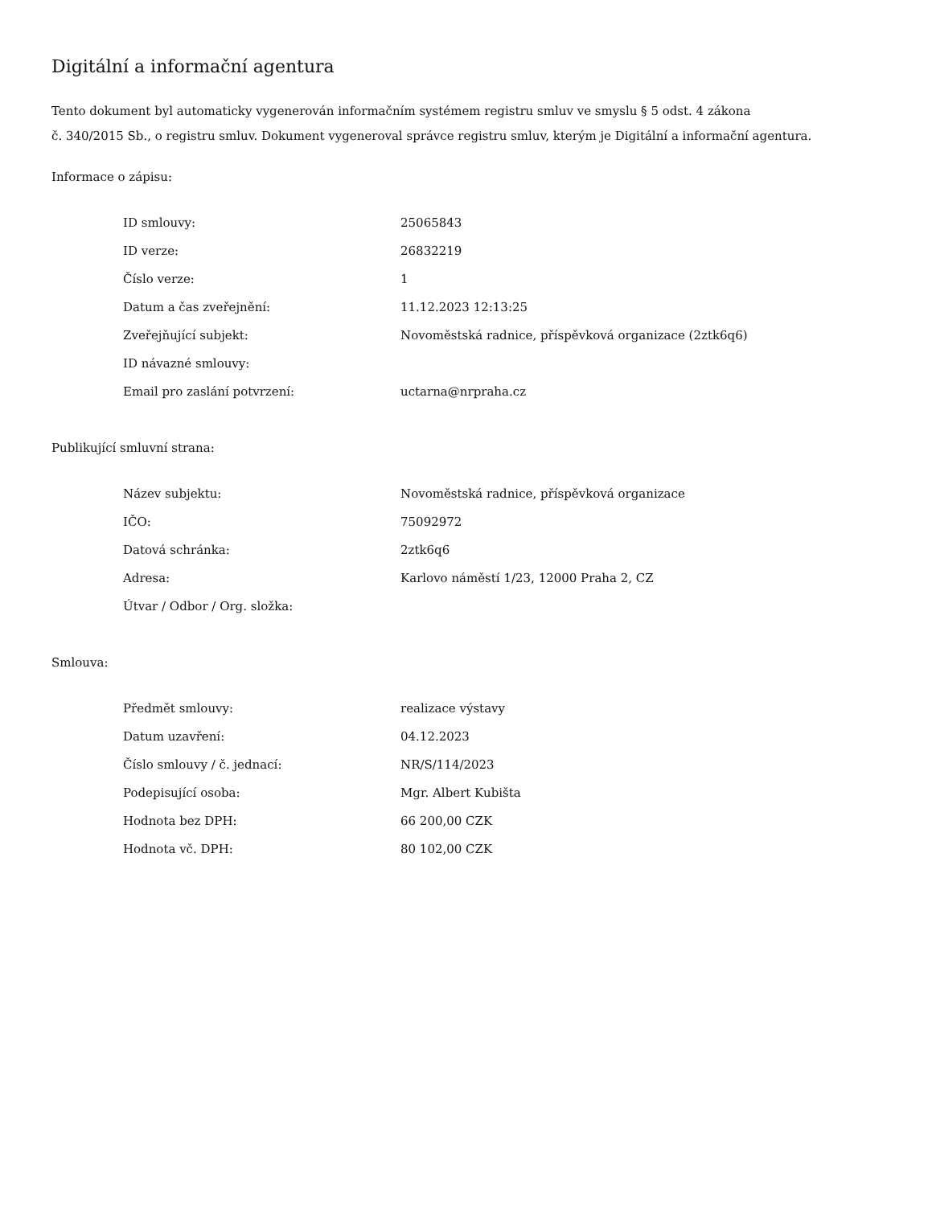Digitální a informační agentura
Tento dokument byl automaticky vygenerován informačním systémem registru smluv ve smyslu § 5 odst. 4 zákona
č. 340/2015 Sb., o registru smluv. Dokument vygeneroval správce registru smluv, kterým je Digitální a informační agentura.
Informace o zápisu:
| ID smlouvy: | 25065843 |
| ID verze: | 26832219 |
| Číslo verze: | 1 |
| Datum a čas zveřejnění: | 11.12.2023 12:13:25 |
| Zveřejňující subjekt: | Novoměstská radnice, příspěvková organizace (2ztk6q6) |
| ID návazné smlouvy: | |
| Email pro zaslání potvrzení: | uctarna@nrpraha.cz |
Publikující smluvní strana:
| Název subjektu: | Novoměstská radnice, příspěvková organizace |
| IČO: | 75092972 |
| Datová schránka: | 2ztk6q6 |
| Adresa: | Karlovo náměstí 1/23, 12000 Praha 2, CZ |
| Útvar / Odbor / Org. složka: | |
Smlouva:
| Předmět smlouvy: | realizace výstavy |
| Datum uzavření: | 04.12.2023 |
| Číslo smlouvy / č. jednací: | NR/S/114/2023 |
| Podepisující osoba: | Mgr. Albert Kubišta |
| Hodnota bez DPH: | 66 200,00 CZK |
| Hodnota vč. DPH: | 80 102,00 CZK |